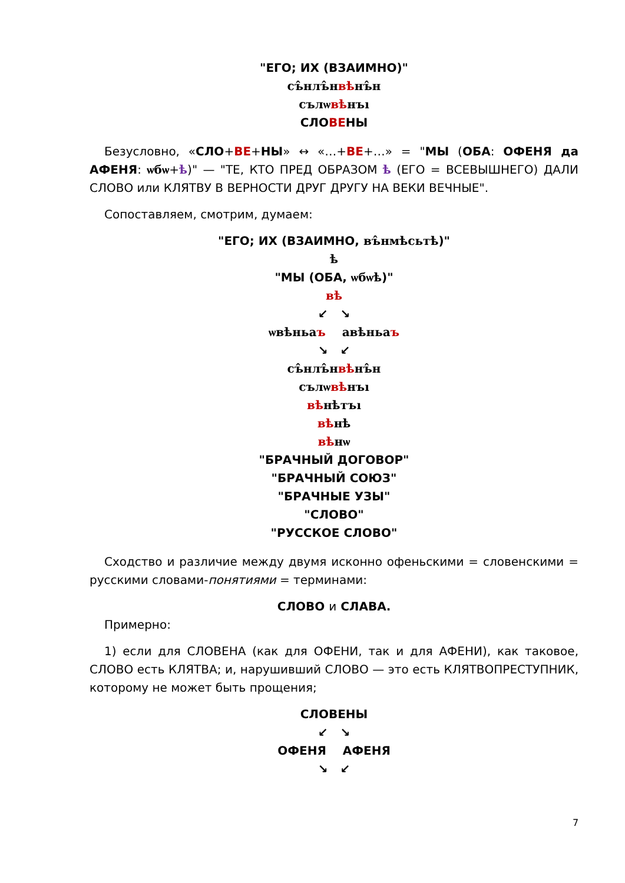"ЕГО; ИХ (ВЗАИМНО)"
съ̂нлъ̂нвѣнъ̂н
сълѡвѣнъı
СЛОВЕНЫ
Безусловно, «СЛО+ВЕ+НЫ» ↔ «…+ВЕ+…» = "МЫ (ОБА: ОФЕНЯ да АФЕНЯ: ѡбѡ+ѣ)" — "ТЕ, КТО ПРЕД ОБРАЗОМ ѣ (ЕГО = ВСЕВЫШНЕГО) ДАЛИ СЛОВО или КЛЯТВУ В ВЕРНОСТИ ДРУГ ДРУГУ НА ВЕКИ ВЕЧНЫЕ".
Сопоставляем, смотрим, думаем:
"ЕГО; ИХ (ВЗАИМНО, въ̂нмѣсьтѣ)"
ѣ
"МЫ (ОБА, ѡбѡѣ)"
вѣ
↙ ↘
ѡвѣньаъ авѣньаъ
↘ ↙
съ̂нлъ̂нвѣнъ̂н
сълѡвѣнъı
вѣнѣтъı
вѣнѣ
вѣнѡ
"БРАЧНЫЙ ДОГОВОР"
"БРАЧНЫЙ СОЮЗ"
"БРАЧНЫЕ УЗЫ"
"СЛОВО"
"РУССКОЕ СЛОВО"
Сходство и различие между двумя исконно офеньскими = словенскими = русскими словами-понятиями = терминами:
СЛОВО и СЛАВА.
Примерно:
1) если для СЛОВЕНА (как для ОФЕНИ, так и для АФЕНИ), как таковое, СЛОВО есть КЛЯТВА; и, нарушивший СЛОВО — это есть КЛЯТВОПРЕСТУПНИК, которому не может быть прощения;
СЛОВЕНЫ
↙ ↘
ОФЕНЯ АФЕНЯ
↘ ↙
7